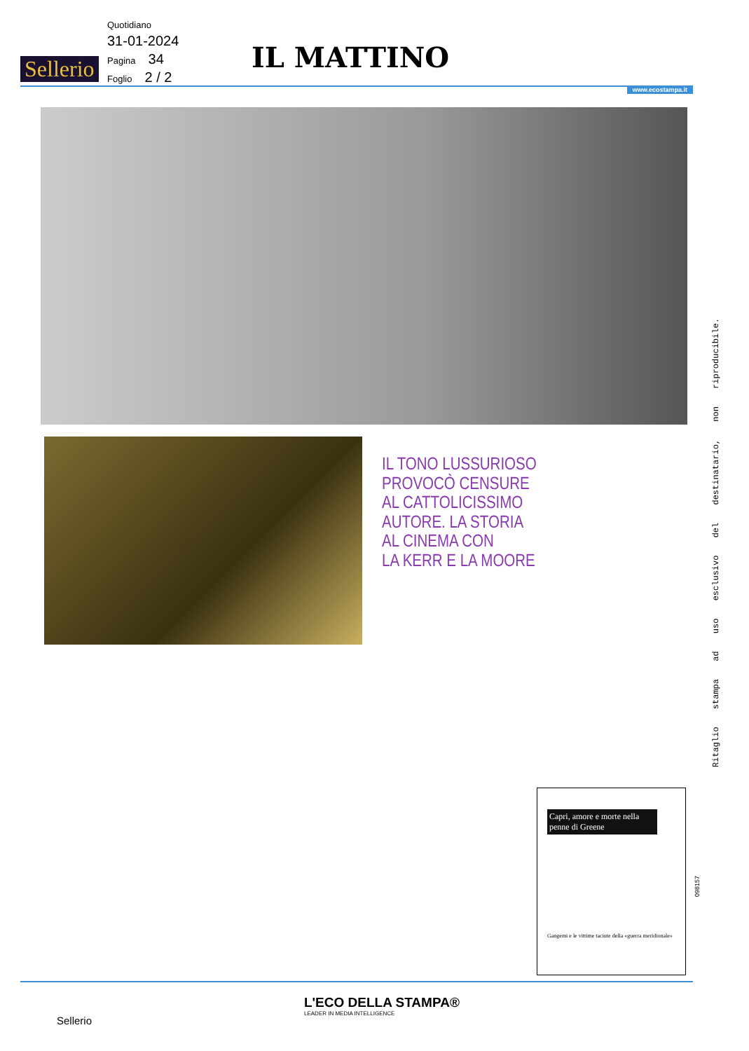Sellerio
Quotidiano
31-01-2024
Pagina 34
Foglio 2 / 2
IL MATTINO
www.ecostampa.it
IL TONO LUSSURIOSO
PROVOCÒ CENSURE
AL CATTOLICISSIMO
AUTORE. LA STORIA
AL CINEMA CON
LA KERR E LA MOORE
Ritaglio stampa ad uso esclusivo del destinatario, non riproducibile.
Capri, amore e morte nella penne di Greene
Gangemi e le vittime taciute della «guerra meridionale»
098157
Sellerio
L'ECO DELLA STAMPA®
LEADER IN MEDIA INTELLIGENCE